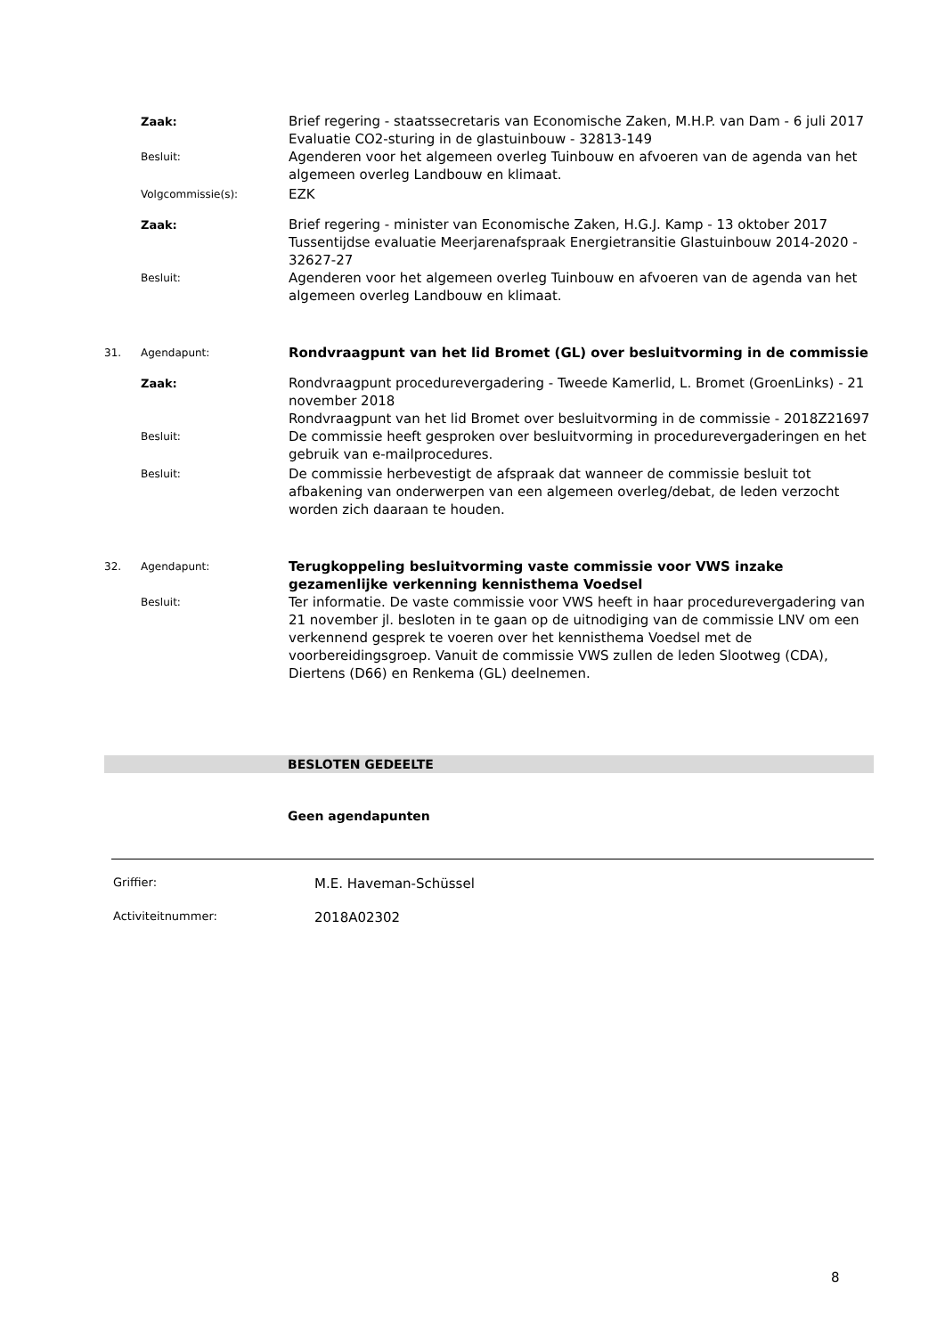Zaak:
Brief regering - staatssecretaris van Economische Zaken, M.H.P. van Dam - 6 juli 2017
Evaluatie CO2-sturing in de glastuinbouw - 32813-149
Besluit:
Agenderen voor het algemeen overleg Tuinbouw en afvoeren van de agenda van het algemeen overleg Landbouw en klimaat.
Volgcommissie(s):
EZK
Zaak:
Brief regering - minister van Economische Zaken, H.G.J. Kamp - 13 oktober 2017
Tussentijdse evaluatie Meerjarenafspraak Energietransitie Glastuinbouw 2014-2020 - 32627-27
Besluit:
Agenderen voor het algemeen overleg Tuinbouw en afvoeren van de agenda van het algemeen overleg Landbouw en klimaat.
31. Agendapunt:
Rondvraagpunt van het lid Bromet (GL) over besluitvorming in de commissie
Zaak:
Rondvraagpunt procedurevergadering - Tweede Kamerlid, L. Bromet (GroenLinks) - 21 november 2018
Rondvraagpunt van het lid Bromet over besluitvorming in de commissie - 2018Z21697
Besluit:
De commissie heeft gesproken over besluitvorming in procedurevergaderingen en het gebruik van e-mailprocedures.
Besluit:
De commissie herbevestigt de afspraak dat wanneer de commissie besluit tot afbakening van onderwerpen van een algemeen overleg/debat, de leden verzocht worden zich daaraan te houden.
32. Agendapunt:
Terugkoppeling besluitvorming vaste commissie voor VWS inzake gezamenlijke verkenning kennisthema Voedsel
Besluit:
Ter informatie. De vaste commissie voor VWS heeft in haar procedurevergadering van 21 november jl. besloten in te gaan op de uitnodiging van de commissie LNV om een verkennend gesprek te voeren over het kennisthema Voedsel met de voorbereidingsgroep. Vanuit de commissie VWS zullen de leden Slootweg (CDA), Diertens (D66) en Renkema (GL) deelnemen.
BESLOTEN GEDEELTE
Geen agendapunten
Griffier:
M.E. Haveman-Schüssel
Activiteitnummer:
2018A02302
8